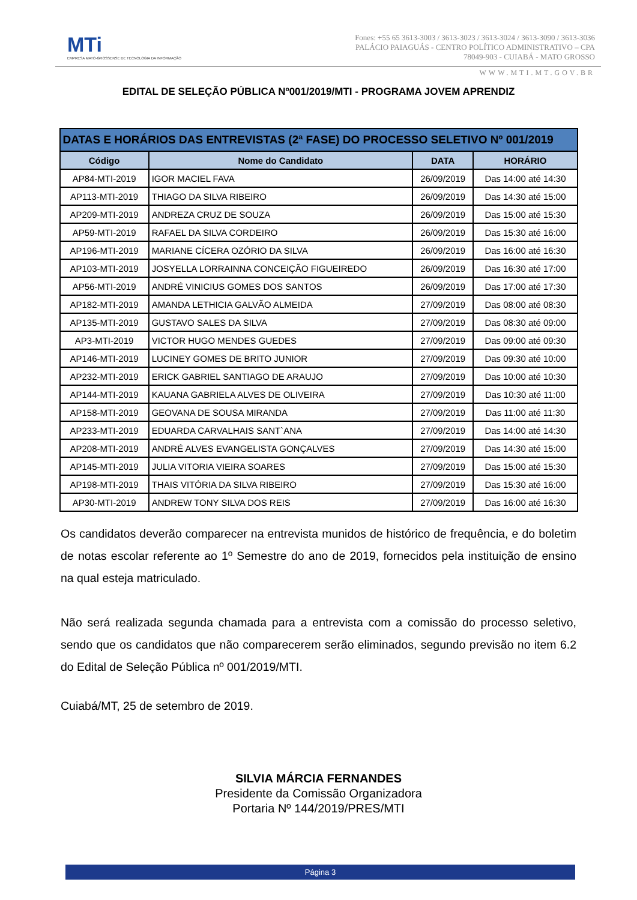MTi
EMPRESA MATO-GROSSENSE DE TECNOLOGIA DA INFORMAÇÃO
Fones: +55 65 3613-3003 / 3613-3023 / 3613-3024 / 3613-3090 / 3613-3036
PALÁCIO PAIAGUÁS - CENTRO POLÍTICO ADMINISTRATIVO – CPA
78049-903 - CUIABÁ - MATO GROSSO
WWW.MTI.MT.GOV.BR
EDITAL DE SELEÇÃO PÚBLICA Nº001/2019/MTI - PROGRAMA JOVEM APRENDIZ
| DATAS E HORÁRIOS DAS ENTREVISTAS (2ª FASE) DO PROCESSO SELETIVO Nº 001/2019 | | | |
| --- | --- | --- | --- |
| Código | Nome do Candidato | DATA | HORÁRIO |
| AP84-MTI-2019 | IGOR MACIEL FAVA | 26/09/2019 | Das 14:00 até 14:30 |
| AP113-MTI-2019 | THIAGO DA SILVA RIBEIRO | 26/09/2019 | Das 14:30 até 15:00 |
| AP209-MTI-2019 | ANDREZA CRUZ DE SOUZA | 26/09/2019 | Das 15:00 até 15:30 |
| AP59-MTI-2019 | RAFAEL DA SILVA CORDEIRO | 26/09/2019 | Das 15:30 até 16:00 |
| AP196-MTI-2019 | MARIANE CÍCERA OZÓRIO DA SILVA | 26/09/2019 | Das 16:00 até 16:30 |
| AP103-MTI-2019 | JOSYELLA LORRAINNA CONCEIÇÃO FIGUEIREDO | 26/09/2019 | Das 16:30 até 17:00 |
| AP56-MTI-2019 | ANDRÉ VINICIUS GOMES DOS SANTOS | 26/09/2019 | Das 17:00 até 17:30 |
| AP182-MTI-2019 | AMANDA LETHICIA GALVÃO ALMEIDA | 27/09/2019 | Das 08:00 até 08:30 |
| AP135-MTI-2019 | GUSTAVO SALES DA SILVA | 27/09/2019 | Das 08:30 até 09:00 |
| AP3-MTI-2019 | VICTOR HUGO MENDES GUEDES | 27/09/2019 | Das 09:00 até 09:30 |
| AP146-MTI-2019 | LUCINEY GOMES DE BRITO JUNIOR | 27/09/2019 | Das 09:30 até 10:00 |
| AP232-MTI-2019 | ERICK GABRIEL SANTIAGO DE ARAUJO | 27/09/2019 | Das 10:00 até 10:30 |
| AP144-MTI-2019 | KAUANA GABRIELA ALVES DE OLIVEIRA | 27/09/2019 | Das 10:30 até 11:00 |
| AP158-MTI-2019 | GEOVANA DE SOUSA MIRANDA | 27/09/2019 | Das 11:00 até 11:30 |
| AP233-MTI-2019 | EDUARDA CARVALHAIS SANT`ANA | 27/09/2019 | Das 14:00 até 14:30 |
| AP208-MTI-2019 | ANDRÉ ALVES EVANGELISTA GONÇALVES | 27/09/2019 | Das 14:30 até 15:00 |
| AP145-MTI-2019 | JULIA VITORIA VIEIRA SOARES | 27/09/2019 | Das 15:00 até 15:30 |
| AP198-MTI-2019 | THAIS VITÓRIA DA SILVA RIBEIRO | 27/09/2019 | Das 15:30 até 16:00 |
| AP30-MTI-2019 | ANDREW TONY SILVA DOS REIS | 27/09/2019 | Das 16:00 até 16:30 |
Os candidatos deverão comparecer na entrevista munidos de histórico de frequência, e do boletim de notas escolar referente ao 1º Semestre do ano de 2019, fornecidos pela instituição de ensino na qual esteja matriculado.
Não será realizada segunda chamada para a entrevista com a comissão do processo seletivo, sendo que os candidatos que não comparecerem serão eliminados, segundo previsão no item 6.2 do Edital de Seleção Pública nº 001/2019/MTI.
Cuiabá/MT, 25 de setembro de 2019.
SILVIA MÁRCIA FERNANDES
Presidente da Comissão Organizadora
Portaria Nº 144/2019/PRES/MTI
Página 3